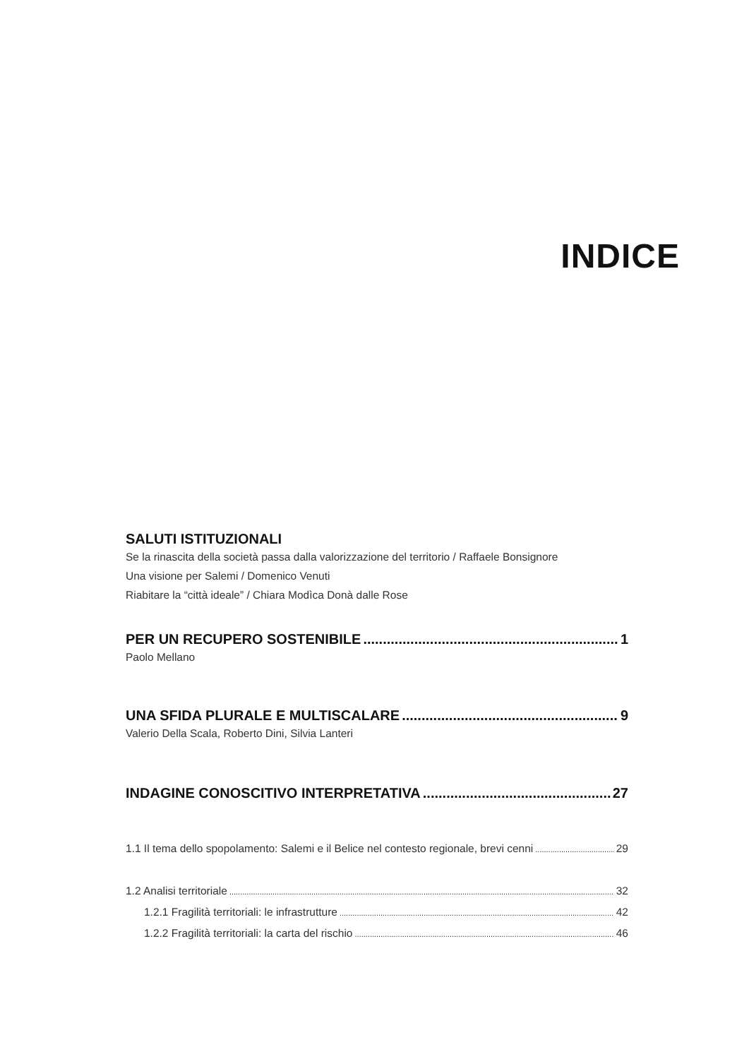INDICE
SALUTI ISTITUZIONALI
Se la rinascita della società passa dalla valorizzazione del territorio / Raffaele Bonsignore
Una visione per Salemi / Domenico Venuti
Riabitare la “città ideale” / Chiara Modìca Donà dalle Rose
PER UN RECUPERO SOSTENIBILE 1
Paolo Mellano
UNA SFIDA PLURALE E MULTISCALARE 9
Valerio Della Scala, Roberto Dini, Silvia Lanteri
INDAGINE CONOSCITIVO INTERPRETATIVA 27
1.1 Il tema dello spopolamento: Salemi e il Belice nel contesto regionale, brevi cenni 29
1.2 Analisi territoriale 32
1.2.1 Fragilità territoriali: le infrastrutture 42
1.2.2 Fragilità territoriali: la carta del rischio 46